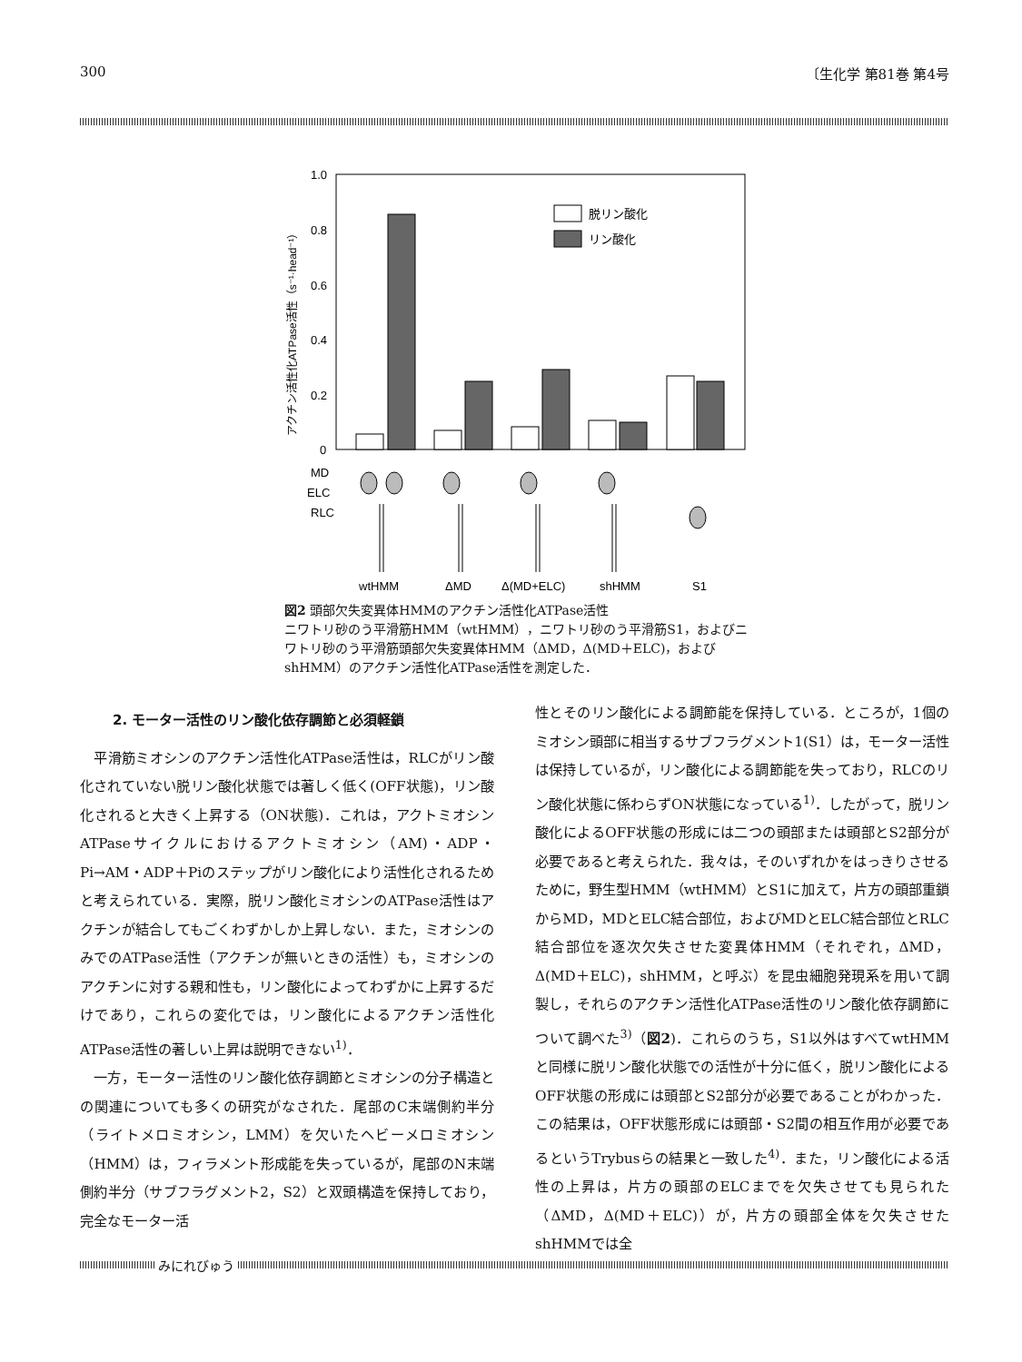300 〔生化学 第81巻 第4号
1.0
0.8
0.6
0.4
0.2
0
アクチン活性化ATPase活性（s⁻¹·head⁻¹）
脱リン酸化
リン酸化
MD
ELC
RLC
wtHMM
ΔMD
Δ(MD+ELC)
shHMM
S1
図2 頭部欠失変異体HMMのアクチン活性化ATPase活性
ニワトリ砂のう平滑筋HMM（wtHMM），ニワトリ砂のう平滑筋S1，およびニワトリ砂のう平滑筋頭部欠失変異体HMM（ΔMD，Δ(MD＋ELC)，およびshHMM）のアクチン活性化ATPase活性を測定した．
2. モーター活性のリン酸化依存調節と必須軽鎖
平滑筋ミオシンのアクチン活性化ATPase活性は，RLCがリン酸化されていない脱リン酸化状態では著しく低く(OFF状態)，リン酸化されると大きく上昇する（ON状態)．これは，アクトミオシンATPaseサイクルにおけるアクトミオシン（AM)・ADP・Pi→AM・ADP＋Piのステップがリン酸化により活性化されるためと考えられている．実際，脱リン酸化ミオシンのATPase活性はアクチンが結合してもごくわずかしか上昇しない．また，ミオシンのみでのATPase活性（アクチンが無いときの活性）も，ミオシンのアクチンに対する親和性も，リン酸化によってわずかに上昇するだけであり，これらの変化では，リン酸化によるアクチン活性化ATPase活性の著しい上昇は説明できない<sup>1)</sup>．
一方，モーター活性のリン酸化依存調節とミオシンの分子構造との関連についても多くの研究がなされた．尾部のC末端側約半分（ライトメロミオシン，LMM）を欠いたヘビーメロミオシン（HMM）は，フィラメント形成能を失っているが，尾部のN末端側約半分（サブフラグメント2，S2）と双頭構造を保持しており，完全なモーター活
性とそのリン酸化による調節能を保持している．ところが，1個のミオシン頭部に相当するサブフラグメント1(S1）は，モーター活性は保持しているが，リン酸化による調節能を失っており，RLCのリン酸化状態に係わらずON状態になっている<sup>1)</sup>．したがって，脱リン酸化によるOFF状態の形成には二つの頭部または頭部とS2部分が必要であると考えられた．我々は，そのいずれかをはっきりさせるために，野生型HMM（wtHMM）とS1に加えて，片方の頭部重鎖からMD，MDとELC結合部位，およびMDとELC結合部位とRLC結合部位を逐次欠失させた変異体HMM（それぞれ，ΔMD，Δ(MD＋ELC)，shHMM，と呼ぶ）を昆虫細胞発現系を用いて調製し，それらのアクチン活性化ATPase活性のリン酸化依存調節について調べた<sup>3)</sup>（図2)．これらのうち，S1以外はすべてwtHMMと同様に脱リン酸化状態での活性が十分に低く，脱リン酸化によるOFF状態の形成には頭部とS2部分が必要であることがわかった．この結果は，OFF状態形成には頭部・S2間の相互作用が必要であるというTrybusらの結果と一致した<sup>4)</sup>．また，リン酸化による活性の上昇は，片方の頭部のELCまでを欠失させても見られた（ΔMD，Δ(MD＋ELC)）が，片方の頭部全体を欠失させたshHMMでは全
みにれびゅう